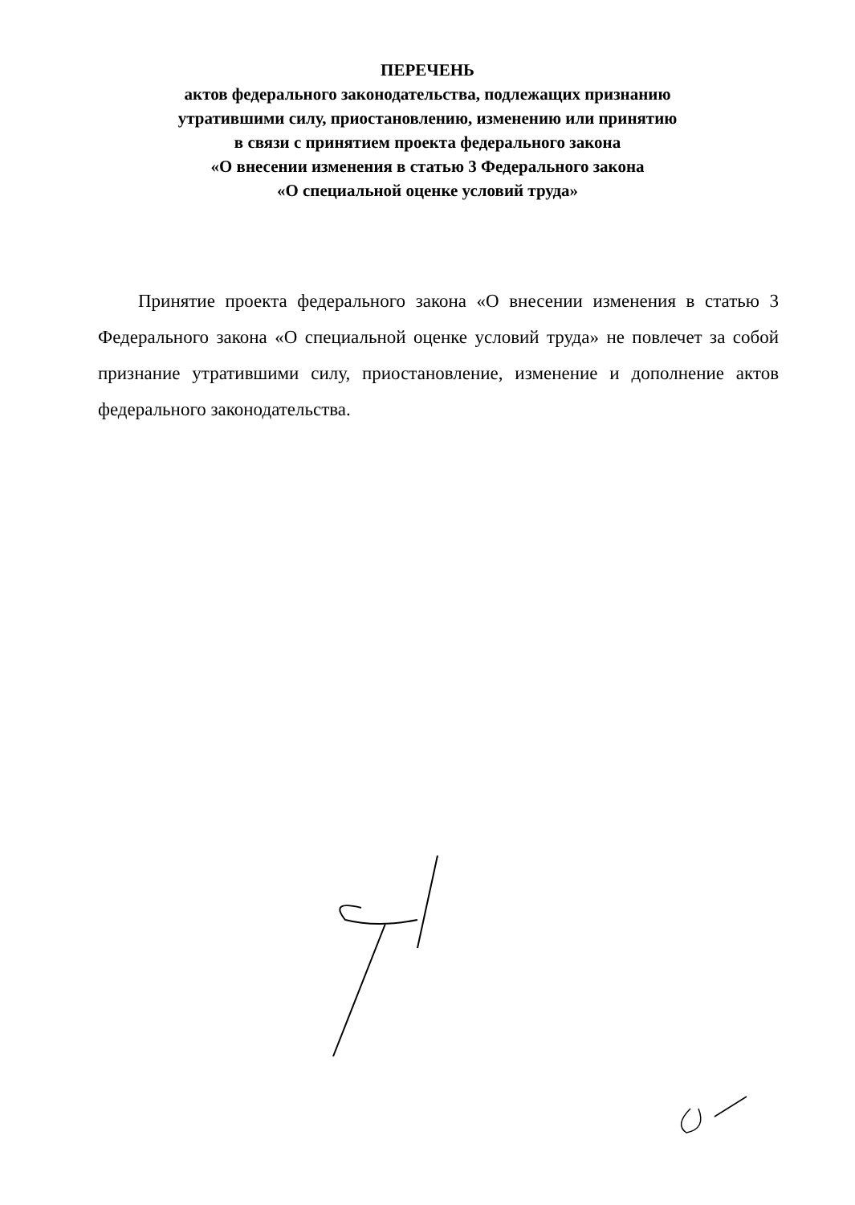ПЕРЕЧЕНЬ
актов федерального законодательства, подлежащих признанию
утратившими силу, приостановлению, изменению или принятию
в связи с принятием проекта федерального закона
«О внесении изменения в статью 3 Федерального закона
«О специальной оценке условий труда»
Принятие проекта федерального закона «О внесении изменения в статью 3 Федерального закона «О специальной оценке условий труда» не повлечет за собой признание утратившими силу, приостановление, изменение и дополнение актов федерального законодательства.